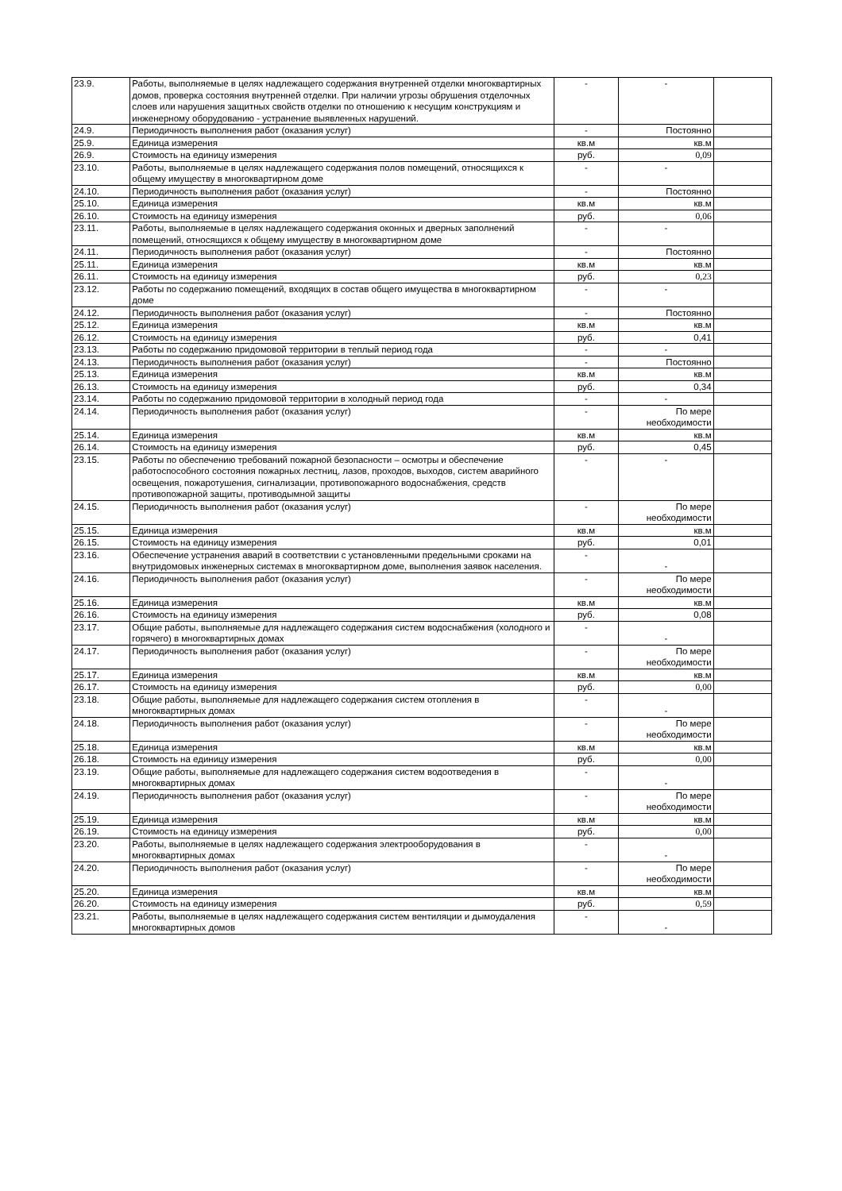| 23.9. | Работы, выполняемые в целях надлежащего содержания внутренней отделки многоквартирных домов, проверка состояния внутренней отделки. При наличии угрозы обрушения отделочных слоев или нарушения защитных свойств отделки по отношению к несущим конструкциям и инженерному оборудованию - устранение выявленных нарушений. | - | - | |
| 24.9. | Периодичность выполнения работ (оказания услуг) | - | Постоянно | |
| 25.9. | Единица измерения | кв.м | кв.м | |
| 26.9. | Стоимость на единицу измерения | руб. | 0,09 | |
| 23.10. | Работы, выполняемые в целях надлежащего содержания полов помещений, относящихся к общему имуществу в многоквартирном доме | - | - | |
| 24.10. | Периодичность выполнения работ (оказания услуг) | - | Постоянно | |
| 25.10. | Единица измерения | кв.м | кв.м | |
| 26.10. | Стоимость на единицу измерения | руб. | 0,06 | |
| 23.11. | Работы, выполняемые в целях надлежащего содержания оконных и дверных заполнений помещений, относящихся к общему имуществу в многоквартирном доме | - | - | |
| 24.11. | Периодичность выполнения работ (оказания услуг) | - | Постоянно | |
| 25.11. | Единица измерения | кв.м | кв.м | |
| 26.11. | Стоимость на единицу измерения | руб. | 0,23 | |
| 23.12. | Работы по содержанию помещений, входящих в состав общего имущества в многоквартирном доме | - | - | |
| 24.12. | Периодичность выполнения работ (оказания услуг) | - | Постоянно | |
| 25.12. | Единица измерения | кв.м | кв.м | |
| 26.12. | Стоимость на единицу измерения | руб. | 0,41 | |
| 23.13. | Работы по содержанию придомовой территории в теплый период года | - | - | |
| 24.13. | Периодичность выполнения работ (оказания услуг) | - | Постоянно | |
| 25.13. | Единица измерения | кв.м | кв.м | |
| 26.13. | Стоимость на единицу измерения | руб. | 0,34 | |
| 23.14. | Работы по содержанию придомовой территории в холодный период года | - | - | |
| 24.14. | Периодичность выполнения работ (оказания услуг) | - | По мере необходимости | |
| 25.14. | Единица измерения | кв.м | кв.м | |
| 26.14. | Стоимость на единицу измерения | руб. | 0,45 | |
| 23.15. | Работы по обеспечению требований пожарной безопасности – осмотры и обеспечение работоспособного состояния пожарных лестниц, лазов, проходов, выходов, систем аварийного освещения, пожаротушения, сигнализации, противопожарного водоснабжения, средств противопожарной защиты, противодымной защиты | - | - | |
| 24.15. | Периодичность выполнения работ (оказания услуг) | - | По мере необходимости | |
| 25.15. | Единица измерения | кв.м | кв.м | |
| 26.15. | Стоимость на единицу измерения | руб. | 0,01 | |
| 23.16. | Обеспечение устранения аварий в соответствии с установленными предельными сроками на внутридомовых инженерных системах в многоквартирном доме, выполнения заявок населения. | - | - | |
| 24.16. | Периодичность выполнения работ (оказания услуг) | - | По мере необходимости | |
| 25.16. | Единица измерения | кв.м | кв.м | |
| 26.16. | Стоимость на единицу измерения | руб. | 0,08 | |
| 23.17. | Общие работы, выполняемые для надлежащего содержания систем водоснабжения (холодного и горячего) в многоквартирных домах | - | - | |
| 24.17. | Периодичность выполнения работ (оказания услуг) | - | По мере необходимости | |
| 25.17. | Единица измерения | кв.м | кв.м | |
| 26.17. | Стоимость на единицу измерения | руб. | 0,00 | |
| 23.18. | Общие работы, выполняемые для надлежащего содержания систем отопления в многоквартирных домах | - | - | |
| 24.18. | Периодичность выполнения работ (оказания услуг) | - | По мере необходимости | |
| 25.18. | Единица измерения | кв.м | кв.м | |
| 26.18. | Стоимость на единицу измерения | руб. | 0,00 | |
| 23.19. | Общие работы, выполняемые для надлежащего содержания систем водоотведения в многоквартирных домах | - | - | |
| 24.19. | Периодичность выполнения работ (оказания услуг) | - | По мере необходимости | |
| 25.19. | Единица измерения | кв.м | кв.м | |
| 26.19. | Стоимость на единицу измерения | руб. | 0,00 | |
| 23.20. | Работы, выполняемые в целях надлежащего содержания электрооборудования в многоквартирных домах | - | - | |
| 24.20. | Периодичность выполнения работ (оказания услуг) | - | По мере необходимости | |
| 25.20. | Единица измерения | кв.м | кв.м | |
| 26.20. | Стоимость на единицу измерения | руб. | 0,59 | |
| 23.21. | Работы, выполняемые в целях надлежащего содержания систем вентиляции и дымоудаления многоквартирных домов | - | - | |